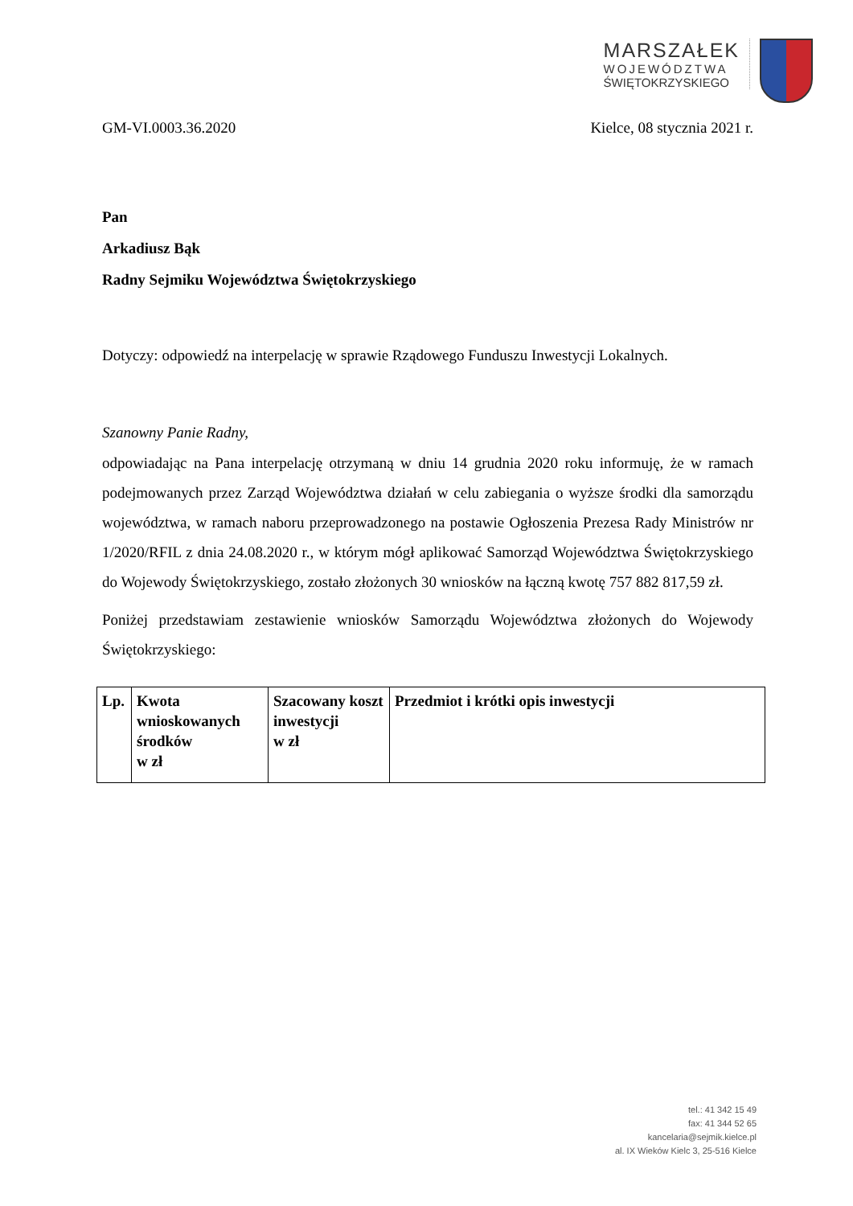MARSZAŁEK
WOJEWÓDZTWA
ŚWIĘTOKRZYSKIEGO
GM-VI.0003.36.2020 Kielce, 08 stycznia 2021 r.
Pan
Arkadiusz Bąk
Radny Sejmiku Województwa Świętokrzyskiego
Dotyczy: odpowiedź na interpelację w sprawie Rządowego Funduszu Inwestycji Lokalnych.
Szanowny Panie Radny,
odpowiadając na Pana interpelację otrzymaną w dniu 14 grudnia 2020 roku informuję, że w ramach podejmowanych przez Zarząd Województwa działań w celu zabiegania o wyższe środki dla samorządu województwa, w ramach naboru przeprowadzonego na postawie Ogłoszenia Prezesa Rady Ministrów nr 1/2020/RFIL z dnia 24.08.2020 r., w którym mógł aplikować Samorząd Województwa Świętokrzyskiego do Wojewody Świętokrzyskiego, zostało złożonych 30 wniosków na łączną kwotę 757 882 817,59 zł.
Poniżej przedstawiam zestawienie wniosków Samorządu Województwa złożonych do Wojewody Świętokrzyskiego:
| Lp. | Kwota wnioskowanych środków w zł | Szacowany koszt inwestycji w zł | Przedmiot i krótki opis inwestycji |
| --- | --- | --- | --- |
tel.: 41 342 15 49
fax: 41 344 52 65
kancelaria@sejmik.kielce.pl
al. IX Wieków Kielc 3, 25-516 Kielce